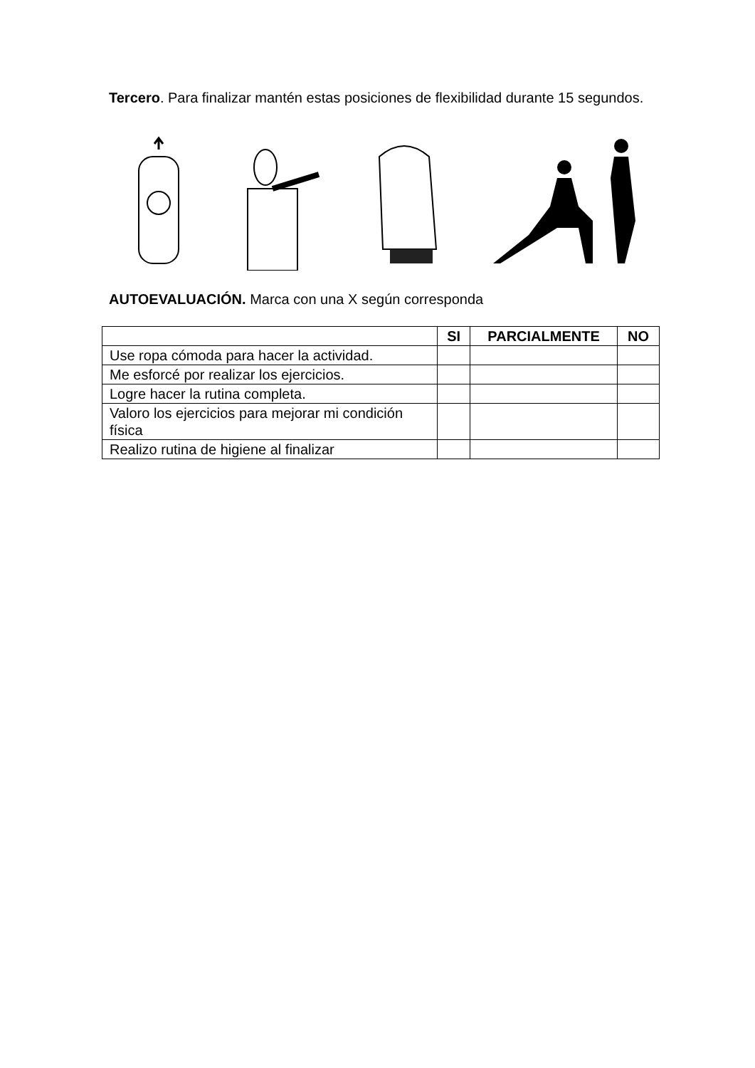Tercero. Para finalizar mantén estas posiciones de flexibilidad durante 15 segundos.
AUTOEVALUACIÓN. Marca con una X según corresponda
| | SI | PARCIALMENTE | NO |
| --- | --- | --- | --- |
| Use ropa cómoda para hacer la actividad. | | | |
| Me esforcé por realizar los ejercicios. | | | |
| Logre hacer la rutina completa. | | | |
| Valoro los ejercicios para mejorar mi condición física | | | |
| Realizo rutina de higiene al finalizar | | | |